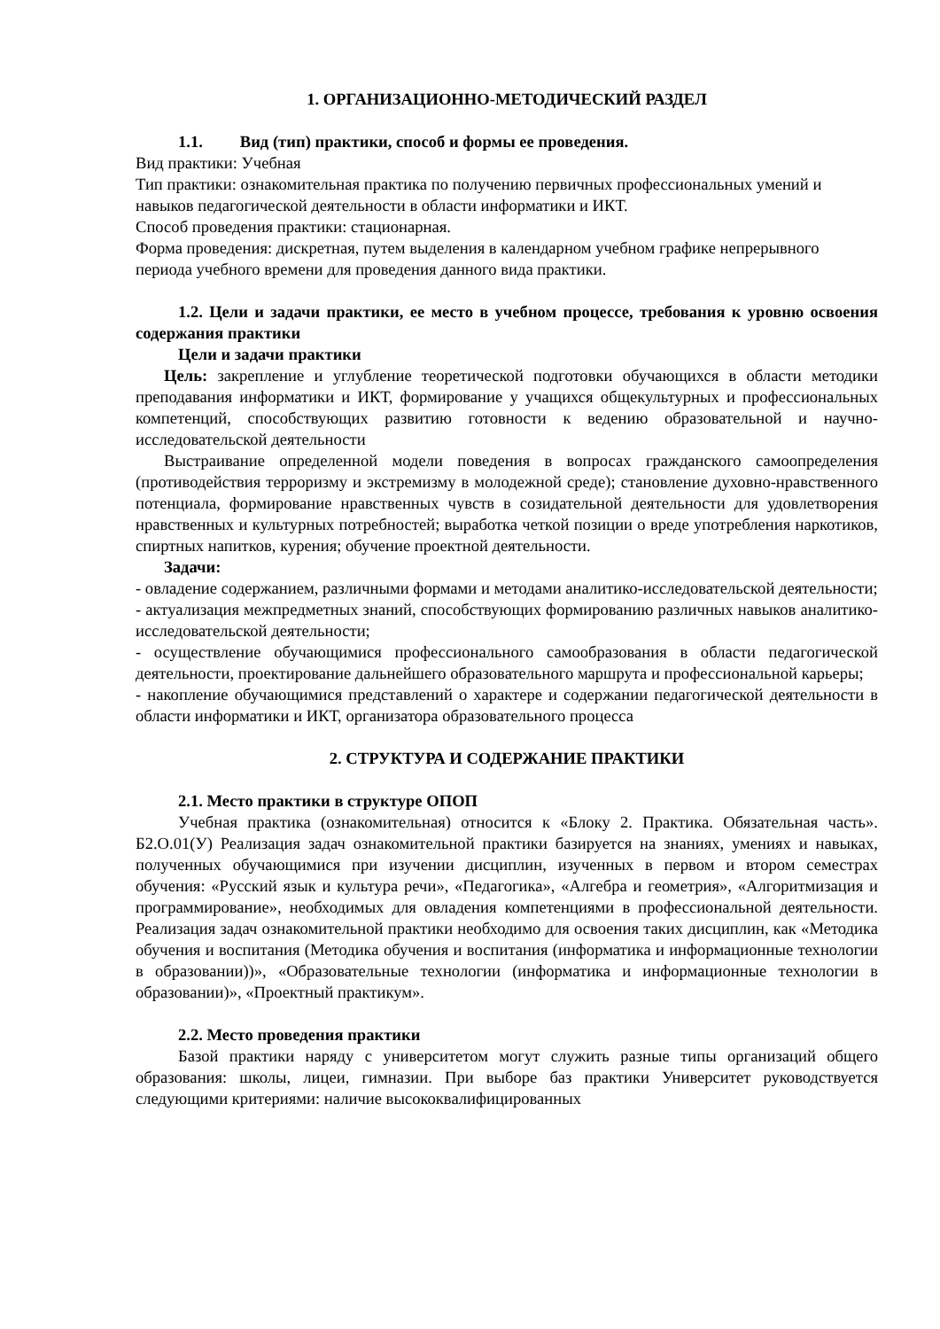1. ОРГАНИЗАЦИОННО-МЕТОДИЧЕСКИЙ РАЗДЕЛ
1.1. Вид (тип) практики, способ и формы ее проведения.
Вид практики: Учебная
Тип практики: ознакомительная практика по получению первичных профессиональных умений и навыков педагогической деятельности в области информатики и ИКТ.
Способ проведения практики: стационарная.
Форма проведения: дискретная, путем выделения в календарном учебном графике непрерывного периода учебного времени для проведения данного вида практики.
1.2. Цели и задачи практики, ее место в учебном процессе, требования к уровню освоения содержания практики
Цели и задачи практики
Цель: закрепление и углубление теоретической подготовки обучающихся в области методики преподавания информатики и ИКТ, формирование у учащихся общекультурных и профессиональных компетенций, способствующих развитию готовности к ведению образовательной и научно-исследовательской деятельности
Выстраивание определенной модели поведения в вопросах гражданского самоопределения (противодействия терроризму и экстремизму в молодежной среде); становление духовно-нравственного потенциала, формирование нравственных чувств в созидательной деятельности для удовлетворения нравственных и культурных потребностей; выработка четкой позиции о вреде употребления наркотиков, спиртных напитков, курения; обучение проектной деятельности.
Задачи:
- овладение содержанием, различными формами и методами аналитико-исследовательской деятельности;
- актуализация межпредметных знаний, способствующих формированию различных навыков аналитико-исследовательской деятельности;
- осуществление обучающимися профессионального самообразования в области педагогической деятельности, проектирование дальнейшего образовательного маршрута и профессиональной карьеры;
- накопление обучающимися представлений о характере и содержании педагогической деятельности в области информатики и ИКТ, организатора образовательного процесса
2. СТРУКТУРА И СОДЕРЖАНИЕ ПРАКТИКИ
2.1. Место практики в структуре ОПОП
Учебная практика (ознакомительная) относится к «Блоку 2. Практика. Обязательная часть». Б2.О.01(У) Реализация задач ознакомительной практики базируется на знаниях, умениях и навыках, полученных обучающимися при изучении дисциплин, изученных в первом и втором семестрах обучения: «Русский язык и культура речи», «Педагогика», «Алгебра и геометрия», «Алгоритмизация и программирование», необходимых для овладения компетенциями в профессиональной деятельности. Реализация задач ознакомительной практики необходимо для освоения таких дисциплин, как «Методика обучения и воспитания (Методика обучения и воспитания (информатика и информационные технологии в образовании))», «Образовательные технологии (информатика и информационные технологии в образовании)», «Проектный практикум».
2.2. Место проведения практики
Базой практики наряду с университетом могут служить разные типы организаций общего образования: школы, лицеи, гимназии. При выборе баз практики Университет руководствуется следующими критериями: наличие высококвалифицированных